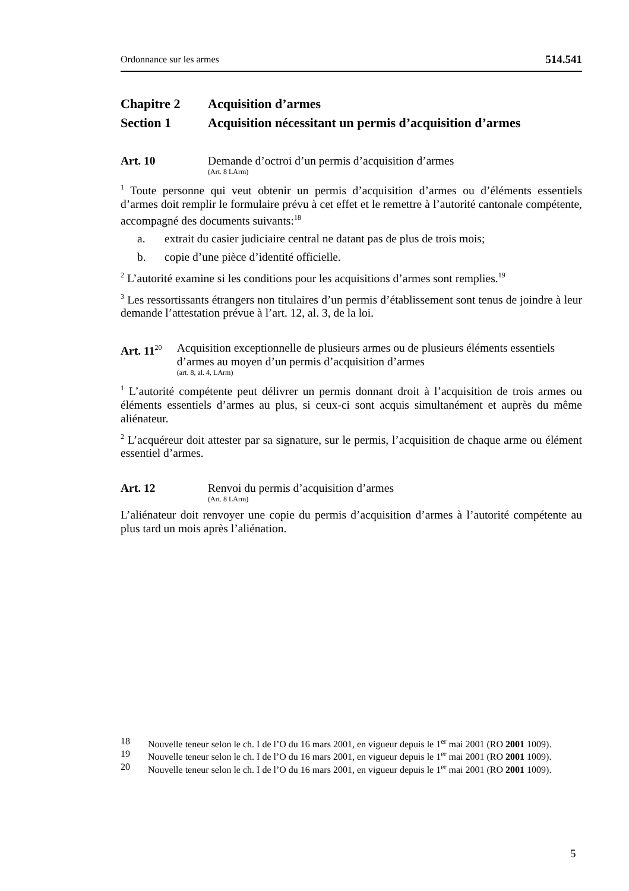Ordonnance sur les armes 514.541
Chapitre 2 Acquisition d’armes
Section 1 Acquisition nécessitant un permis d’acquisition d’armes
Art. 10 Demande d’octroi d’un permis d’acquisition d’armes
(Art. 8 LArm)
<sup>1</sup> Toute personne qui veut obtenir un permis d’acquisition d’armes ou d’éléments essentiels d’armes doit remplir le formulaire prévu à cet effet et le remettre à l’autorité cantonale compétente, accompagné des documents suivants:<sup>18</sup>
a. extrait du casier judiciaire central ne datant pas de plus de trois mois;
b. copie d’une pièce d’identité officielle.
<sup>2</sup> L’autorité examine si les conditions pour les acquisitions d’armes sont remplies.<sup>19</sup>
<sup>3</sup> Les ressortissants étrangers non titulaires d’un permis d’établissement sont tenus de joindre à leur demande l’attestation prévue à l’art. 12, al. 3, de la loi.
Art. 11<sup>20</sup> Acquisition exceptionnelle de plusieurs armes ou de plusieurs éléments essentiels d’armes au moyen d’un permis d’acquisition d’armes
(art. 8, al. 4, LArm)
<sup>1</sup> L’autorité compétente peut délivrer un permis donnant droit à l’acquisition de trois armes ou éléments essentiels d’armes au plus, si ceux-ci sont acquis simultanément et auprès du même aliénateur.
<sup>2</sup> L’acquéreur doit attester par sa signature, sur le permis, l’acquisition de chaque arme ou élément essentiel d’armes.
Art. 12 Renvoi du permis d’acquisition d’armes
(Art. 8 LArm)
L’aliénateur doit renvoyer une copie du permis d’acquisition d’armes à l’autorité compétente au plus tard un mois après l’aliénation.
18 Nouvelle teneur selon le ch. I de l’O du 16 mars 2001, en vigueur depuis le 1<sup>er</sup> mai 2001 (RO 2001 1009).
19 Nouvelle teneur selon le ch. I de l’O du 16 mars 2001, en vigueur depuis le 1<sup>er</sup> mai 2001 (RO 2001 1009).
20 Nouvelle teneur selon le ch. I de l’O du 16 mars 2001, en vigueur depuis le 1<sup>er</sup> mai 2001 (RO 2001 1009).
5